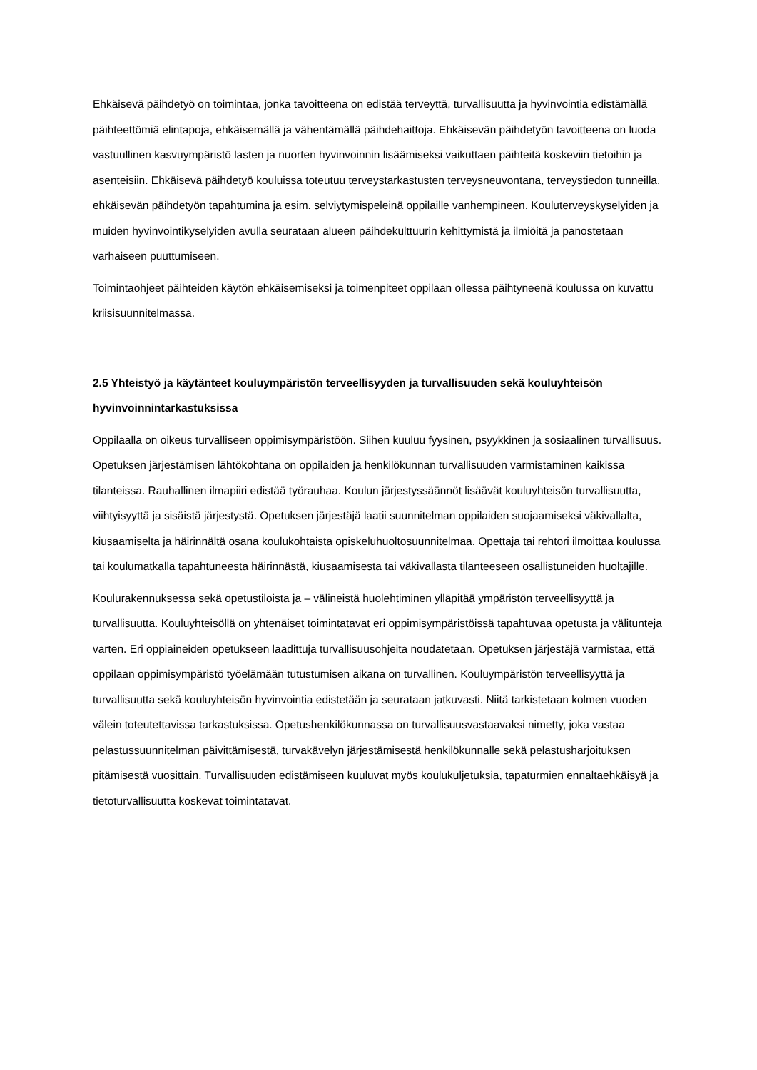Ehkäisevä päihdetyö on toimintaa, jonka tavoitteena on edistää terveyttä, turvallisuutta ja hyvinvointia edistämällä päihteettömiä elintapoja, ehkäisemällä ja vähentämällä päihdehaittoja. Ehkäisevän päihdetyön tavoitteena on luoda vastuullinen kasvuympäristö lasten ja nuorten hyvinvoinnin lisäämiseksi vaikuttaen päihteitä koskeviin tietoihin ja asenteisiin. Ehkäisevä päihdetyö kouluissa toteutuu terveystarkastusten terveysneuvontana, terveystiedon tunneilla, ehkäisevän päihdetyön tapahtumina ja esim. selviytymispeleinä oppilaille vanhempineen. Kouluterveyskyselyiden ja muiden hyvinvointikyselyiden avulla seurataan alueen päihdekulttuurin kehittymistä ja ilmiöitä ja panostetaan varhaiseen puuttumiseen.
Toimintaohjeet päihteiden käytön ehkäisemiseksi ja toimenpiteet oppilaan ollessa päihtyneenä koulussa on kuvattu kriisisuunnitelmassa.
2.5 Yhteistyö ja käytänteet kouluympäristön terveellisyyden ja turvallisuuden sekä kouluyhteisön hyvinvoinnintarkastuksissa
Oppilaalla on oikeus turvalliseen oppimisympäristöön. Siihen kuuluu fyysinen, psyykkinen ja sosiaalinen turvallisuus. Opetuksen järjestämisen lähtökohtana on oppilaiden ja henkilökunnan turvallisuuden varmistaminen kaikissa tilanteissa. Rauhallinen ilmapiiri edistää työrauhaa. Koulun järjestyssäännöt lisäävät kouluyhteisön turvallisuutta, viihtyisyyttä ja sisäistä järjestystä. Opetuksen järjestäjä laatii suunnitelman oppilaiden suojaamiseksi väkivallalta, kiusaamiselta ja häirinnältä osana koulukohtaista opiskeluhuoltosuunnitelmaa. Opettaja tai rehtori ilmoittaa koulussa tai koulumatkalla tapahtuneesta häirinnästä, kiusaamisesta tai väkivallasta tilanteeseen osallistuneiden huoltajille.
Koulurakennuksessa sekä opetustiloista ja – välineistä huolehtiminen ylläpitää ympäristön terveellisyyttä ja turvallisuutta. Kouluyhteisöllä on yhtenäiset toimintatavat eri oppimisympäristöissä tapahtuvaa opetusta ja välitunteja varten. Eri oppiaineiden opetukseen laadittuja turvallisuusohjeita noudatetaan. Opetuksen järjestäjä varmistaa, että oppilaan oppimisympäristö työelämään tutustumisen aikana on turvallinen. Kouluympäristön terveellisyyttä ja turvallisuutta sekä kouluyhteisön hyvinvointia edistetään ja seurataan jatkuvasti. Niitä tarkistetaan kolmen vuoden välein toteutettavissa tarkastuksissa. Opetushenkilökunnassa on turvallisuusvastaavaksi nimetty, joka vastaa pelastussuunnitelman päivittämisestä, turvakävelyn järjestämisestä henkilökunnalle sekä pelastusharjoituksen pitämisestä vuosittain. Turvallisuuden edistämiseen kuuluvat myös koulukuljetuksia, tapaturmien ennaltaehkäisyä ja tietoturvallisuutta koskevat toimintatavat.